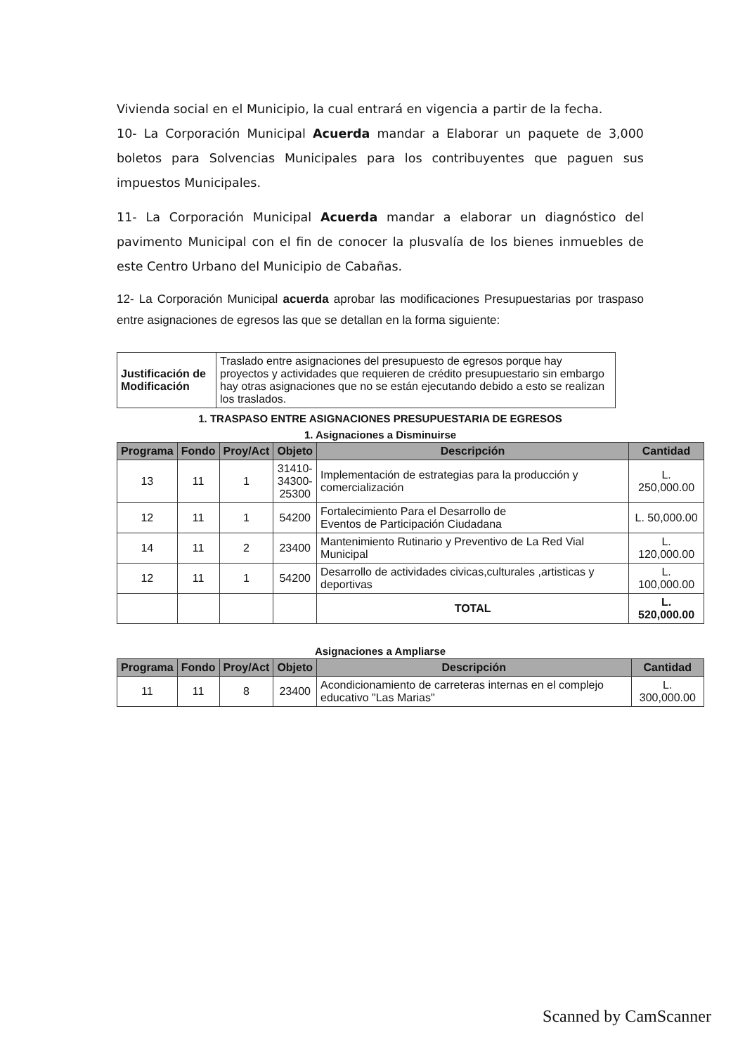Vivienda social en el Municipio, la cual entrará en vigencia a partir de la fecha.
10- La Corporación Municipal Acuerda mandar a Elaborar un paquete de 3,000 boletos para Solvencias Municipales para los contribuyentes que paguen sus impuestos Municipales.
11- La Corporación Municipal Acuerda mandar a elaborar un diagnóstico del pavimento Municipal con el fin de conocer la plusvalía de los bienes inmuebles de este Centro Urbano del Municipio de Cabañas.
12- La Corporación Municipal acuerda aprobar las modificaciones Presupuestarias por traspaso entre asignaciones de egresos las que se detallan en la forma siguiente:
| Justificación de Modificación | Traslado entre asignaciones del presupuesto de egresos porque hay proyectos y actividades que requieren de crédito presupuestario sin embargo hay otras asignaciones que no se están ejecutando debido a esto se realizan los traslados. |
1. TRASPASO ENTRE ASIGNACIONES PRESUPUESTARIA DE EGRESOS
1. Asignaciones a Disminuirse
| Programa | Fondo | Proy/Act | Objeto | Descripción | Cantidad |
| --- | --- | --- | --- | --- | --- |
| 13 | 11 | 1 | 31410- 34300- 25300 | Implementación de estrategias para la producción y comercialización | L. 250,000.00 |
| 12 | 11 | 1 | 54200 | Fortalecimiento Para el Desarrollo de Eventos de Participación Ciudadana | L. 50,000.00 |
| 14 | 11 | 2 | 23400 | Mantenimiento Rutinario y Preventivo de La Red Vial Municipal | L. 120,000.00 |
| 12 | 11 | 1 | 54200 | Desarrollo de actividades civicas,culturales ,artisticas y deportivas | L. 100,000.00 |
| | | | | TOTAL | L. 520,000.00 |
Asignaciones a Ampliarse
| Programa | Fondo | Proy/Act | Objeto | Descripción | Cantidad |
| --- | --- | --- | --- | --- | --- |
| 11 | 11 | 8 | 23400 | Acondicionamiento de carreteras internas en el complejo educativo "Las Marias" | L. 300,000.00 |
Scanned by CamScanner